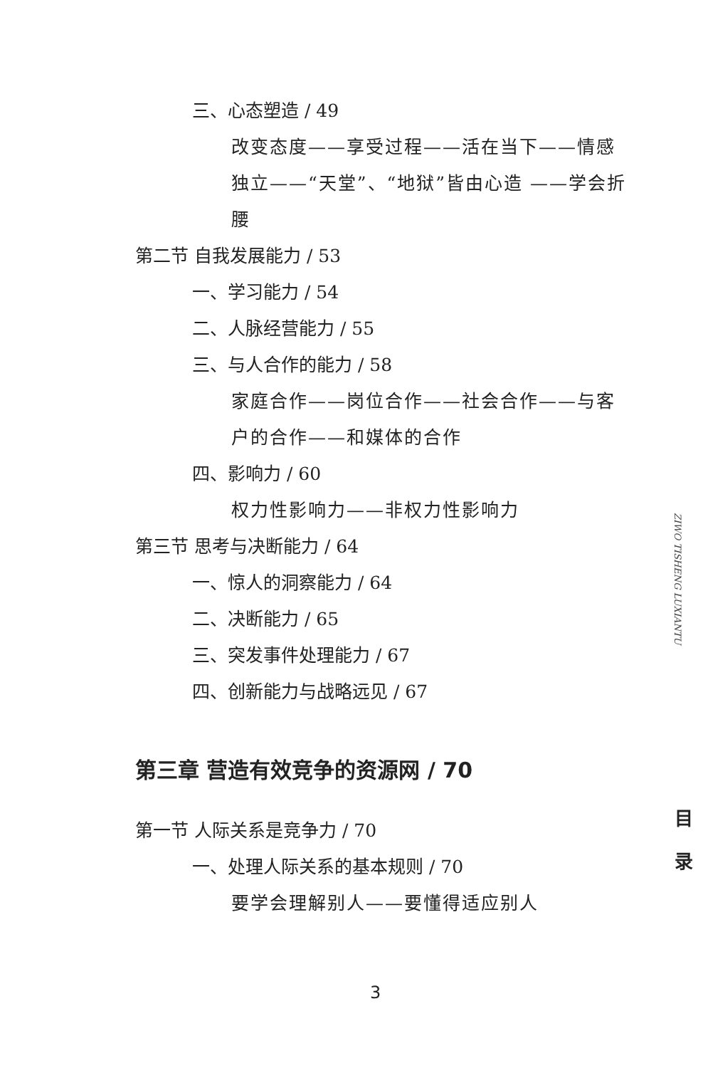三、心态塑造 / 49
改变态度——享受过程——活在当下——情感独立——“天堂”、“地狱”皆由心造 ——学会折腰
第二节 自我发展能力 / 53
一、学习能力 / 54
二、人脉经营能力 / 55
三、与人合作的能力 / 58
家庭合作——岗位合作——社会合作——与客户的合作——和媒体的合作
四、影响力 / 60
权力性影响力——非权力性影响力
第三节 思考与决断能力 / 64
一、惊人的洞察能力 / 64
二、决断能力 / 65
三、突发事件处理能力 / 67
四、创新能力与战略远见 / 67
第三章 营造有效竞争的资源网 / 70
第一节 人际关系是竞争力 / 70
一、处理人际关系的基本规则 / 70
要学会理解别人——要懂得适应别人
ZIWO TISHENG LUXIANTU
目 录
3